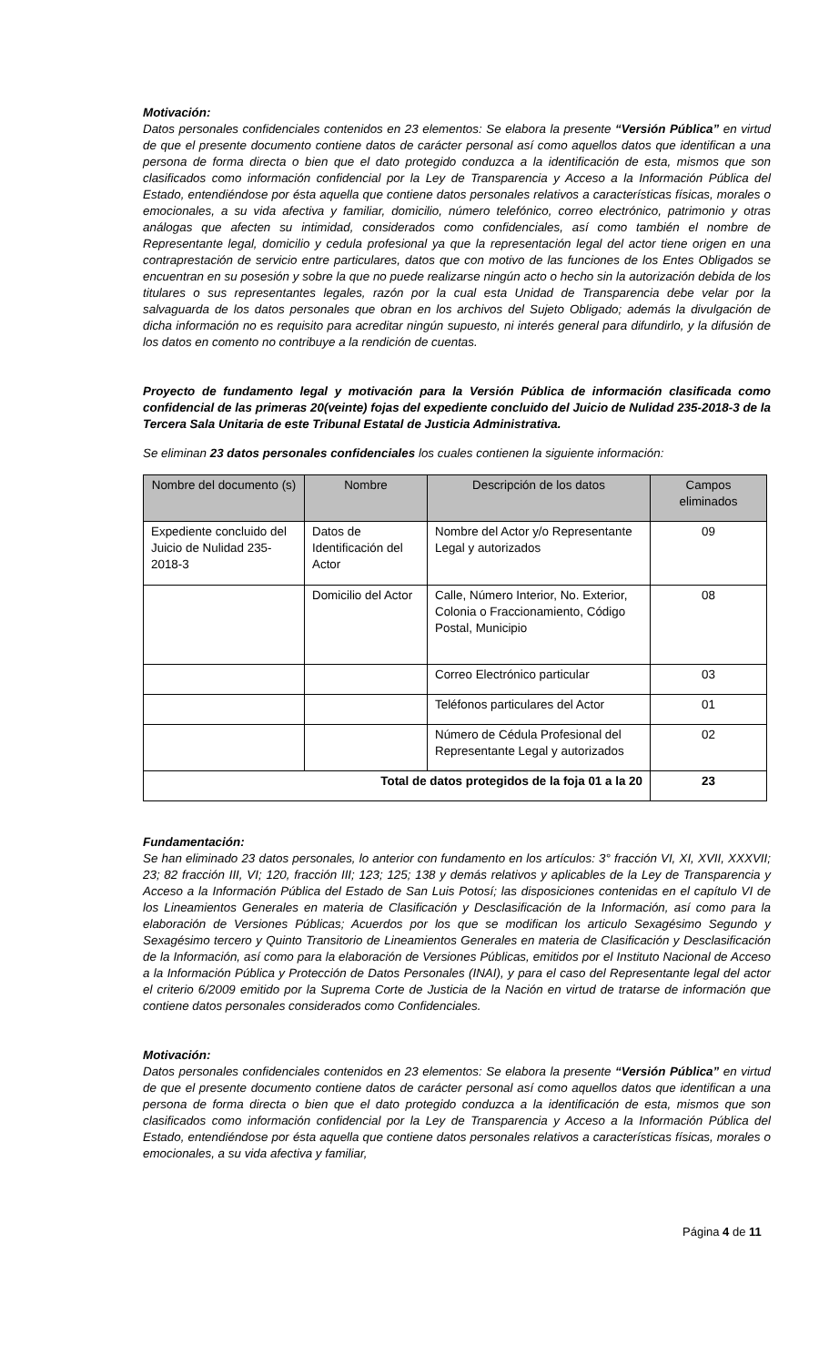Motivación:
Datos personales confidenciales contenidos en 23 elementos: Se elabora la presente “Versión Pública” en virtud de que el presente documento contiene datos de carácter personal así como aquellos datos que identifican a una persona de forma directa o bien que el dato protegido conduzca a la identificación de esta, mismos que son clasificados como información confidencial por la Ley de Transparencia y Acceso a la Información Pública del Estado, entendiéndose por ésta aquella que contiene datos personales relativos a características físicas, morales o emocionales, a su vida afectiva y familiar, domicilio, número telefónico, correo electrónico, patrimonio y otras análogas que afecten su intimidad, considerados como confidenciales, así como también el nombre de Representante legal, domicilio y cedula profesional ya que la representación legal del actor tiene origen en una contraprestación de servicio entre particulares, datos que con motivo de las funciones de los Entes Obligados se encuentran en su posesión y sobre la que no puede realizarse ningún acto o hecho sin la autorización debida de los titulares o sus representantes legales, razón por la cual esta Unidad de Transparencia debe velar por la salvaguarda de los datos personales que obran en los archivos del Sujeto Obligado; además la divulgación de dicha información no es requisito para acreditar ningún supuesto, ni interés general para difundirlo, y la difusión de los datos en comento no contribuye a la rendición de cuentas.
Proyecto de fundamento legal y motivación para la Versión Pública de información clasificada como confidencial de las primeras 20(veinte) fojas del expediente concluido del Juicio de Nulidad 235-2018-3 de la Tercera Sala Unitaria de este Tribunal Estatal de Justicia Administrativa.
Se eliminan 23 datos personales confidenciales los cuales contienen la siguiente información:
| Nombre del documento (s) | Nombre | Descripción de los datos | Campos eliminados |
| --- | --- | --- | --- |
| Expediente concluido del Juicio de Nulidad 235-2018-3 | Datos de Identificación del Actor | Nombre del Actor y/o Representante Legal y autorizados | 09 |
| | Domicilio del Actor | Calle, Número Interior, No. Exterior, Colonia o Fraccionamiento, Código Postal, Municipio | 08 |
| | | Correo Electrónico particular | 03 |
| | | Teléfonos particulares del Actor | 01 |
| | | Número de Cédula Profesional del Representante Legal y autorizados | 02 |
| Total de datos protegidos de la foja 01 a la 20 | | | 23 |
Fundamentación:
Se han eliminado 23 datos personales, lo anterior con fundamento en los artículos: 3° fracción VI, XI, XVII, XXXVII; 23; 82 fracción III, VI; 120, fracción III; 123; 125; 138 y demás relativos y aplicables de la Ley de Transparencia y Acceso a la Información Pública del Estado de San Luis Potosí; las disposiciones contenidas en el capítulo VI de los Lineamientos Generales en materia de Clasificación y Desclasificación de la Información, así como para la elaboración de Versiones Públicas; Acuerdos por los que se modifican los articulo Sexagésimo Segundo y Sexagésimo tercero y Quinto Transitorio de Lineamientos Generales en materia de Clasificación y Desclasificación de la Información, así como para la elaboración de Versiones Públicas, emitidos por el Instituto Nacional de Acceso a la Información Pública y Protección de Datos Personales (INAI), y para el caso del Representante legal del actor el criterio 6/2009 emitido por la Suprema Corte de Justicia de la Nación en virtud de tratarse de información que contiene datos personales considerados como Confidenciales.
Motivación:
Datos personales confidenciales contenidos en 23 elementos: Se elabora la presente “Versión Pública” en virtud de que el presente documento contiene datos de carácter personal así como aquellos datos que identifican a una persona de forma directa o bien que el dato protegido conduzca a la identificación de esta, mismos que son clasificados como información confidencial por la Ley de Transparencia y Acceso a la Información Pública del Estado, entendiéndose por ésta aquella que contiene datos personales relativos a características físicas, morales o emocionales, a su vida afectiva y familiar,
Página 4 de 11